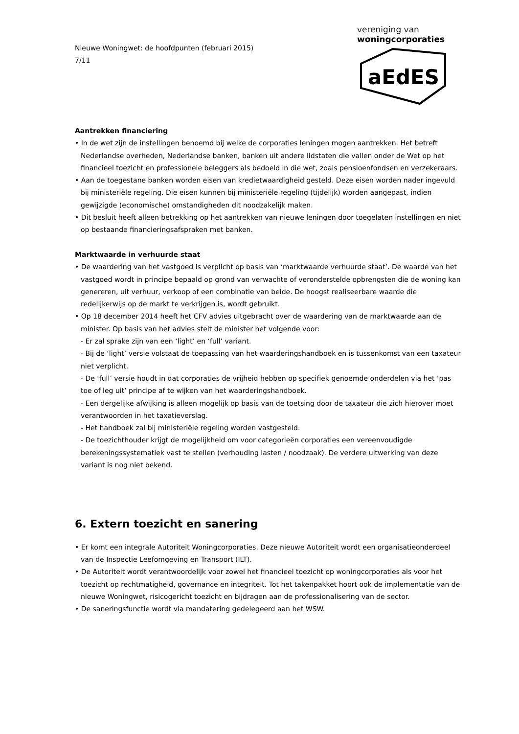Nieuwe Woningwet: de hoofdpunten (februari 2015)
7/11
vereniging van
woningcorporaties
aEdES
Aantrekken financiering
• In de wet zijn de instellingen benoemd bij welke de corporaties leningen mogen aantrekken. Het betreft Nederlandse overheden, Nederlandse banken, banken uit andere lidstaten die vallen onder de Wet op het financieel toezicht en professionele beleggers als bedoeld in die wet, zoals pensioenfondsen en verzekeraars.
• Aan de toegestane banken worden eisen van kredietwaardigheid gesteld. Deze eisen worden nader ingevuld bij ministeriële regeling. Die eisen kunnen bij ministeriële regeling (tijdelijk) worden aangepast, indien gewijzigde (economische) omstandigheden dit noodzakelijk maken.
• Dit besluit heeft alleen betrekking op het aantrekken van nieuwe leningen door toegelaten instellingen en niet op bestaande financieringsafspraken met banken.
Marktwaarde in verhuurde staat
• De waardering van het vastgoed is verplicht op basis van ‘marktwaarde verhuurde staat’. De waarde van het vastgoed wordt in principe bepaald op grond van verwachte of veronderstelde opbrengsten die de woning kan genereren, uit verhuur, verkoop of een combinatie van beide. De hoogst realiseerbare waarde die redelijkerwijs op de markt te verkrijgen is, wordt gebruikt.
• Op 18 december 2014 heeft het CFV advies uitgebracht over de waardering van de marktwaarde aan de minister. Op basis van het advies stelt de minister het volgende voor:
- Er zal sprake zijn van een ‘light’ en ‘full’ variant.
- Bij de ‘light’ versie volstaat de toepassing van het waarderingshandboek en is tussenkomst van een taxateur niet verplicht.
- De ‘full’ versie houdt in dat corporaties de vrijheid hebben op specifiek genoemde onderdelen via het ‘pas toe of leg uit’ principe af te wijken van het waarderingshandboek.
- Een dergelijke afwijking is alleen mogelijk op basis van de toetsing door de taxateur die zich hierover moet verantwoorden in het taxatieverslag.
- Het handboek zal bij ministeriële regeling worden vastgesteld.
- De toezichthouder krijgt de mogelijkheid om voor categorieën corporaties een vereenvoudigde berekeningssystematiek vast te stellen (verhouding lasten / noodzaak). De verdere uitwerking van deze variant is nog niet bekend.
6. Extern toezicht en sanering
• Er komt een integrale Autoriteit Woningcorporaties. Deze nieuwe Autoriteit wordt een organisatieonderdeel van de Inspectie Leefomgeving en Transport (ILT).
• De Autoriteit wordt verantwoordelijk voor zowel het financieel toezicht op woningcorporaties als voor het toezicht op rechtmatigheid, governance en integriteit. Tot het takenpakket hoort ook de implementatie van de nieuwe Woningwet, risicogericht toezicht en bijdragen aan de professionalisering van de sector.
• De saneringsfunctie wordt via mandatering gedelegeerd aan het WSW.